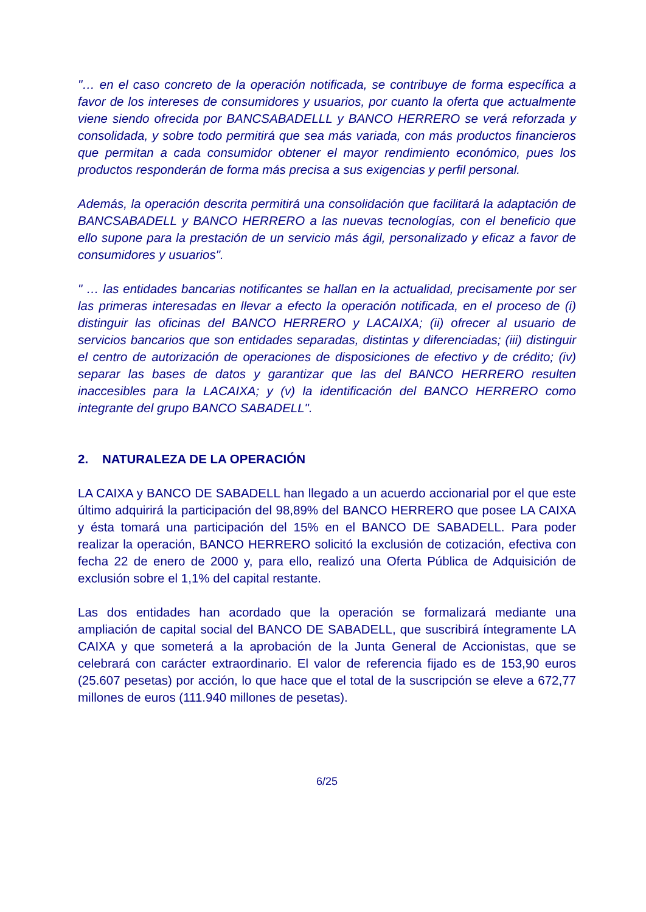"… en el caso concreto de la operación notificada, se contribuye de forma específica a favor de los intereses de consumidores y usuarios, por cuanto la oferta que actualmente viene siendo ofrecida por BANCSABADELLL y BANCO HERRERO se verá reforzada y consolidada, y sobre todo permitirá que sea más variada, con más productos financieros que permitan a cada consumidor obtener el mayor rendimiento económico, pues los productos responderán de forma más precisa a sus exigencias y perfil personal.
Además, la operación descrita permitirá una consolidación que facilitará la adaptación de BANCSABADELL y BANCO HERRERO a las nuevas tecnologías, con el beneficio que ello supone para la prestación de un servicio más ágil, personalizado y eficaz a favor de consumidores y usuarios".
" … las entidades bancarias notificantes se hallan en la actualidad, precisamente por ser las primeras interesadas en llevar a efecto la operación notificada, en el proceso de (i) distinguir las oficinas del BANCO HERRERO y LACAIXA; (ii) ofrecer al usuario de servicios bancarios que son entidades separadas, distintas y diferenciadas; (iii) distinguir el centro de autorización de operaciones de disposiciones de efectivo y de crédito; (iv) separar las bases de datos y garantizar que las del BANCO HERRERO resulten inaccesibles para la LACAIXA; y (v) la identificación del BANCO HERRERO como integrante del grupo BANCO SABADELL".
2. NATURALEZA DE LA OPERACIÓN
LA CAIXA y BANCO DE SABADELL han llegado a un acuerdo accionarial por el que este último adquirirá la participación del 98,89% del BANCO HERRERO que posee LA CAIXA y ésta tomará una participación del 15% en el BANCO DE SABADELL. Para poder realizar la operación, BANCO HERRERO solicitó la exclusión de cotización, efectiva con fecha 22 de enero de 2000 y, para ello, realizó una Oferta Pública de Adquisición de exclusión sobre el 1,1% del capital restante.
Las dos entidades han acordado que la operación se formalizará mediante una ampliación de capital social del BANCO DE SABADELL, que suscribirá íntegramente LA CAIXA y que someterá a la aprobación de la Junta General de Accionistas, que se celebrará con carácter extraordinario. El valor de referencia fijado es de 153,90 euros (25.607 pesetas) por acción, lo que hace que el total de la suscripción se eleve a 672,77 millones de euros (111.940 millones de pesetas).
6/25